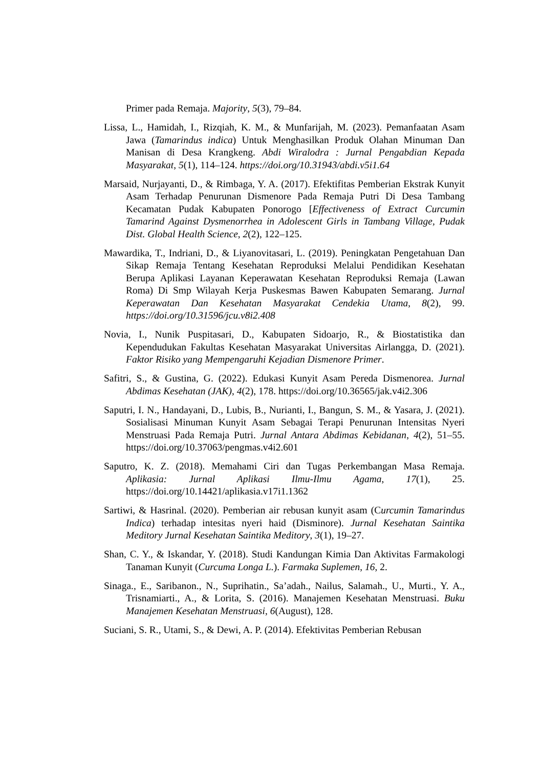Primer pada Remaja. Majority, 5(3), 79–84.
Lissa, L., Hamidah, I., Rizqiah, K. M., & Munfarijah, M. (2023). Pemanfaatan Asam Jawa (Tamarindus indica) Untuk Menghasilkan Produk Olahan Minuman Dan Manisan di Desa Krangkeng. Abdi Wiralodra : Jurnal Pengabdian Kepada Masyarakat, 5(1), 114–124. https://doi.org/10.31943/abdi.v5i1.64
Marsaid, Nurjayanti, D., & Rimbaga, Y. A. (2017). Efektifitas Pemberian Ekstrak Kunyit Asam Terhadap Penurunan Dismenore Pada Remaja Putri Di Desa Tambang Kecamatan Pudak Kabupaten Ponorogo [Effectiveness of Extract Curcumin Tamarind Against Dysmenorrhea in Adolescent Girls in Tambang Village, Pudak Dist. Global Health Science, 2(2), 122–125.
Mawardika, T., Indriani, D., & Liyanovitasari, L. (2019). Peningkatan Pengetahuan Dan Sikap Remaja Tentang Kesehatan Reproduksi Melalui Pendidikan Kesehatan Berupa Aplikasi Layanan Keperawatan Kesehatan Reproduksi Remaja (Lawan Roma) Di Smp Wilayah Kerja Puskesmas Bawen Kabupaten Semarang. Jurnal Keperawatan Dan Kesehatan Masyarakat Cendekia Utama, 8(2), 99. https://doi.org/10.31596/jcu.v8i2.408
Novia, I., Nunik Puspitasari, D., Kabupaten Sidoarjo, R., & Biostatistika dan Kependudukan Fakultas Kesehatan Masyarakat Universitas Airlangga, D. (2021). Faktor Risiko yang Mempengaruhi Kejadian Dismenore Primer.
Safitri, S., & Gustina, G. (2022). Edukasi Kunyit Asam Pereda Dismenorea. Jurnal Abdimas Kesehatan (JAK), 4(2), 178. https://doi.org/10.36565/jak.v4i2.306
Saputri, I. N., Handayani, D., Lubis, B., Nurianti, I., Bangun, S. M., & Yasara, J. (2021). Sosialisasi Minuman Kunyit Asam Sebagai Terapi Penurunan Intensitas Nyeri Menstruasi Pada Remaja Putri. Jurnal Antara Abdimas Kebidanan, 4(2), 51–55. https://doi.org/10.37063/pengmas.v4i2.601
Saputro, K. Z. (2018). Memahami Ciri dan Tugas Perkembangan Masa Remaja. Aplikasia: Jurnal Aplikasi Ilmu-Ilmu Agama, 17(1), 25. https://doi.org/10.14421/aplikasia.v17i1.1362
Sartiwi, & Hasrinal. (2020). Pemberian air rebusan kunyit asam (Curcumin Tamarindus Indica) terhadap intesitas nyeri haid (Disminore). Jurnal Kesehatan Saintika Meditory Jurnal Kesehatan Saintika Meditory, 3(1), 19–27.
Shan, C. Y., & Iskandar, Y. (2018). Studi Kandungan Kimia Dan Aktivitas Farmakologi Tanaman Kunyit (Curcuma Longa L.). Farmaka Suplemen, 16, 2.
Sinaga., E., Saribanon., N., Suprihatin., Sa’adah., Nailus, Salamah., U., Murti., Y. A., Trisnamiarti., A., & Lorita, S. (2016). Manajemen Kesehatan Menstruasi. Buku Manajemen Kesehatan Menstruasi, 6(August), 128.
Suciani, S. R., Utami, S., & Dewi, A. P. (2014). Efektivitas Pemberian Rebusan